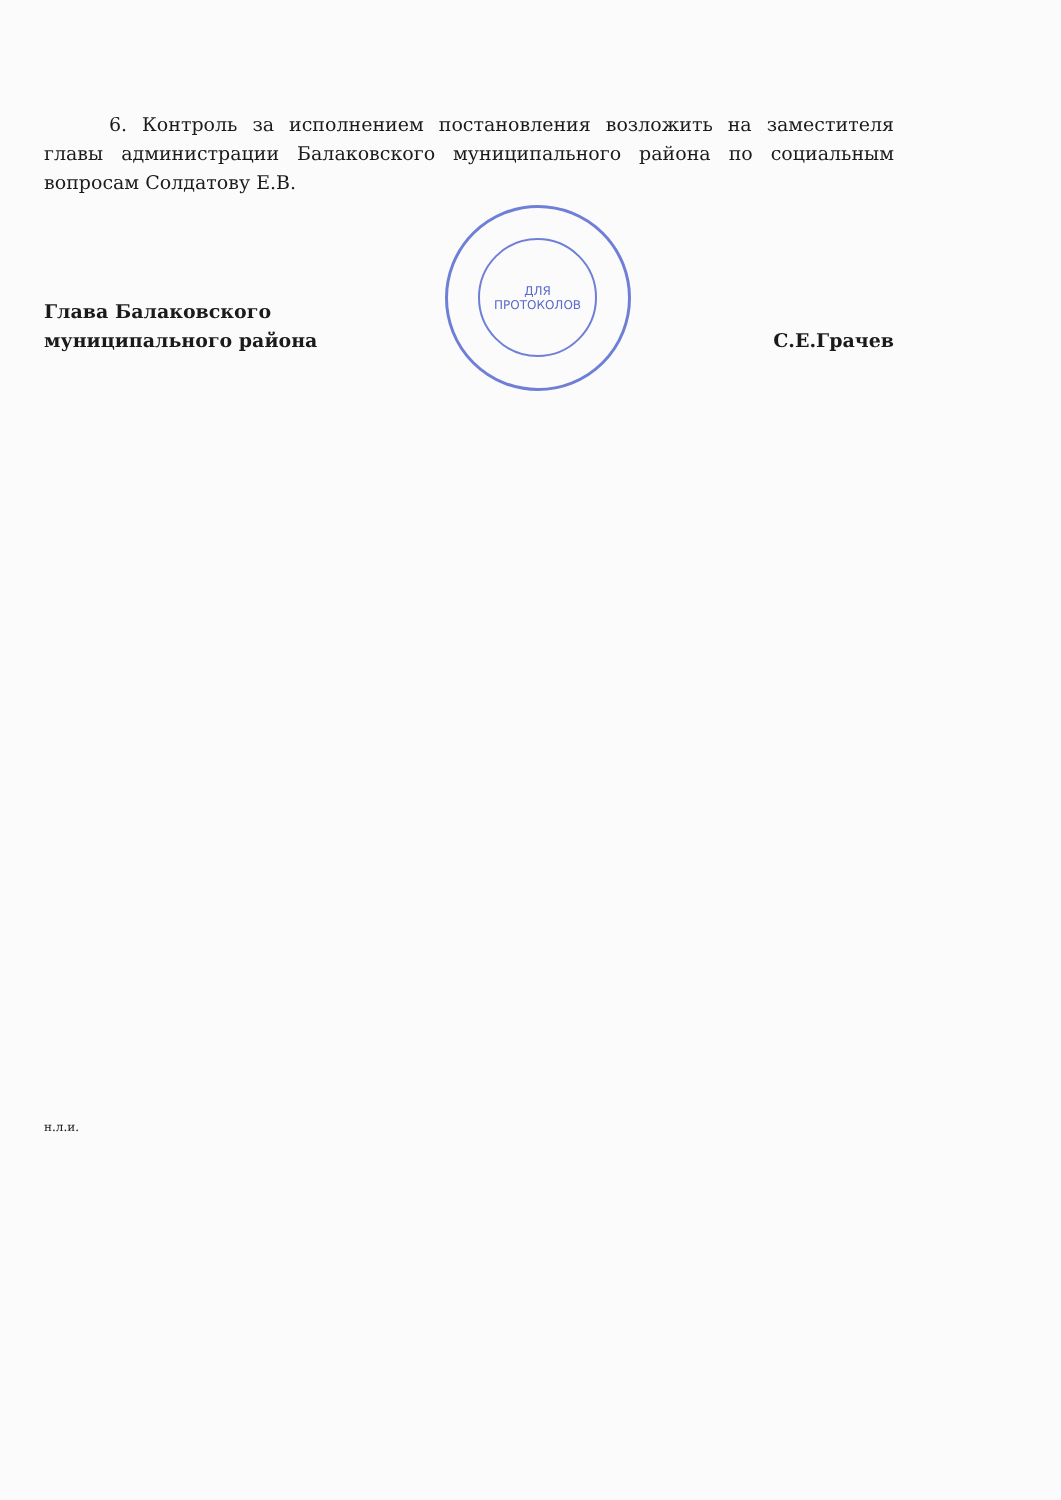6. Контроль за исполнением постановления возложить на заместителя главы администрации Балаковского муниципального района по социальным вопросам Солдатову Е.В.
Глава Балаковского
муниципального района
С.Е.Грачев
ДЛЯ
ПРОТОКОЛОВ
н.л.и.